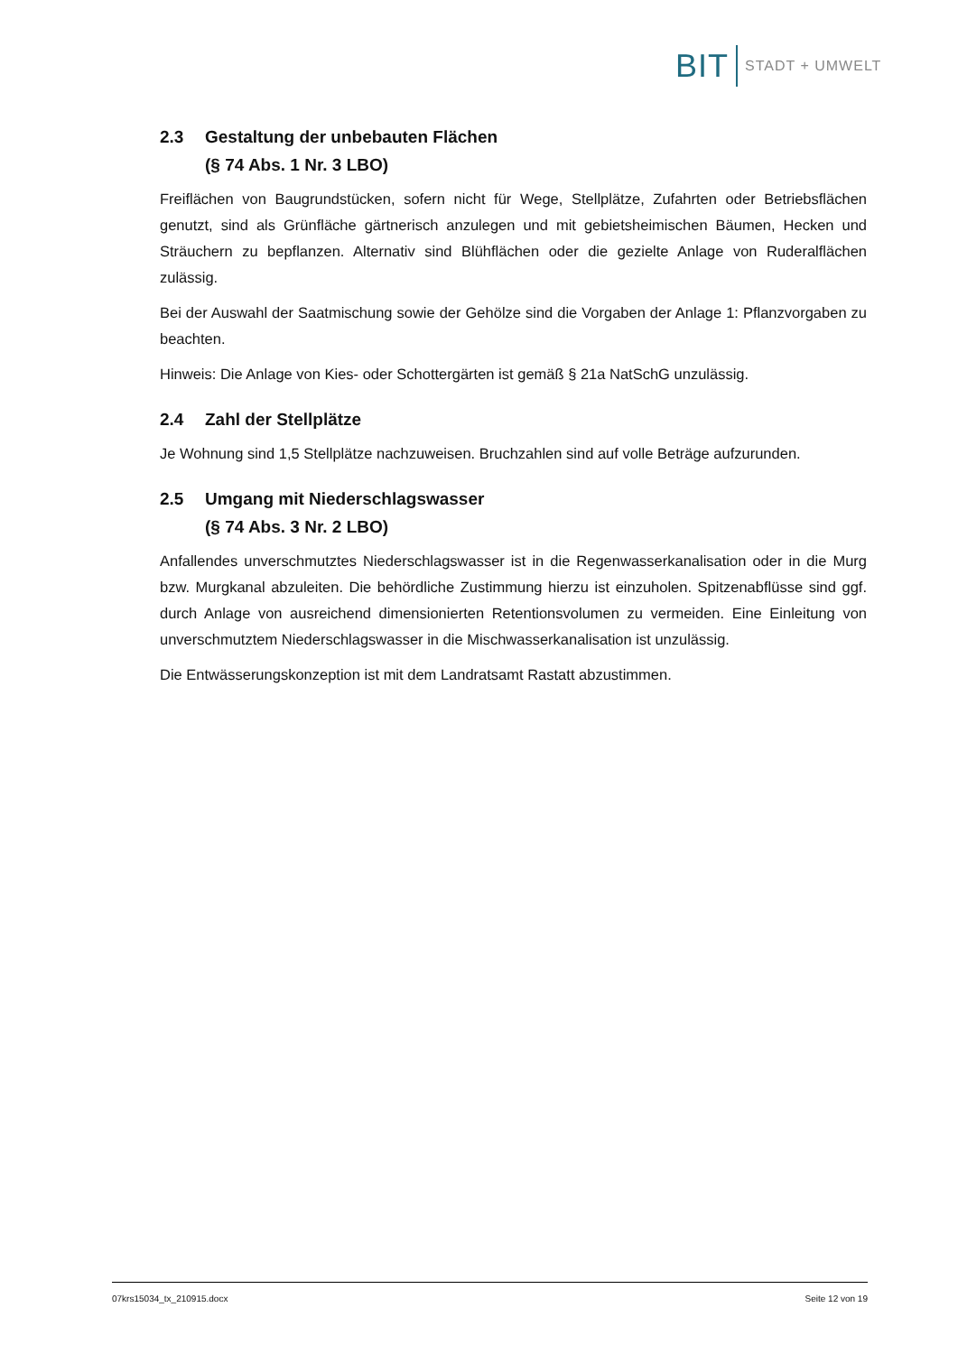BIT STADT + UMWELT
2.3 Gestaltung der unbebauten Flächen
(§ 74 Abs. 1 Nr. 3 LBO)
Freiflächen von Baugrundstücken, sofern nicht für Wege, Stellplätze, Zufahrten oder Betriebsflächen genutzt, sind als Grünfläche gärtnerisch anzulegen und mit gebietsheimischen Bäumen, Hecken und Sträuchern zu bepflanzen. Alternativ sind Blühflächen oder die gezielte Anlage von Ruderalflächen zulässig.
Bei der Auswahl der Saatmischung sowie der Gehölze sind die Vorgaben der Anlage 1: Pflanzvorgaben zu beachten.
Hinweis: Die Anlage von Kies- oder Schottergärten ist gemäß § 21a NatSchG unzulässig.
2.4 Zahl der Stellplätze
Je Wohnung sind 1,5 Stellplätze nachzuweisen. Bruchzahlen sind auf volle Beträge aufzurunden.
2.5 Umgang mit Niederschlagswasser
(§ 74 Abs. 3 Nr. 2 LBO)
Anfallendes unverschmutztes Niederschlagswasser ist in die Regenwasserkanalisation oder in die Murg bzw. Murgkanal abzuleiten. Die behördliche Zustimmung hierzu ist einzuholen. Spitzenabflüsse sind ggf. durch Anlage von ausreichend dimensionierten Retentionsvolumen zu vermeiden. Eine Einleitung von unverschmutztem Niederschlagswasser in die Mischwasserkanalisation ist unzulässig.
Die Entwässerungskonzeption ist mit dem Landratsamt Rastatt abzustimmen.
07krs15034_tx_210915.docx Seite 12 von 19